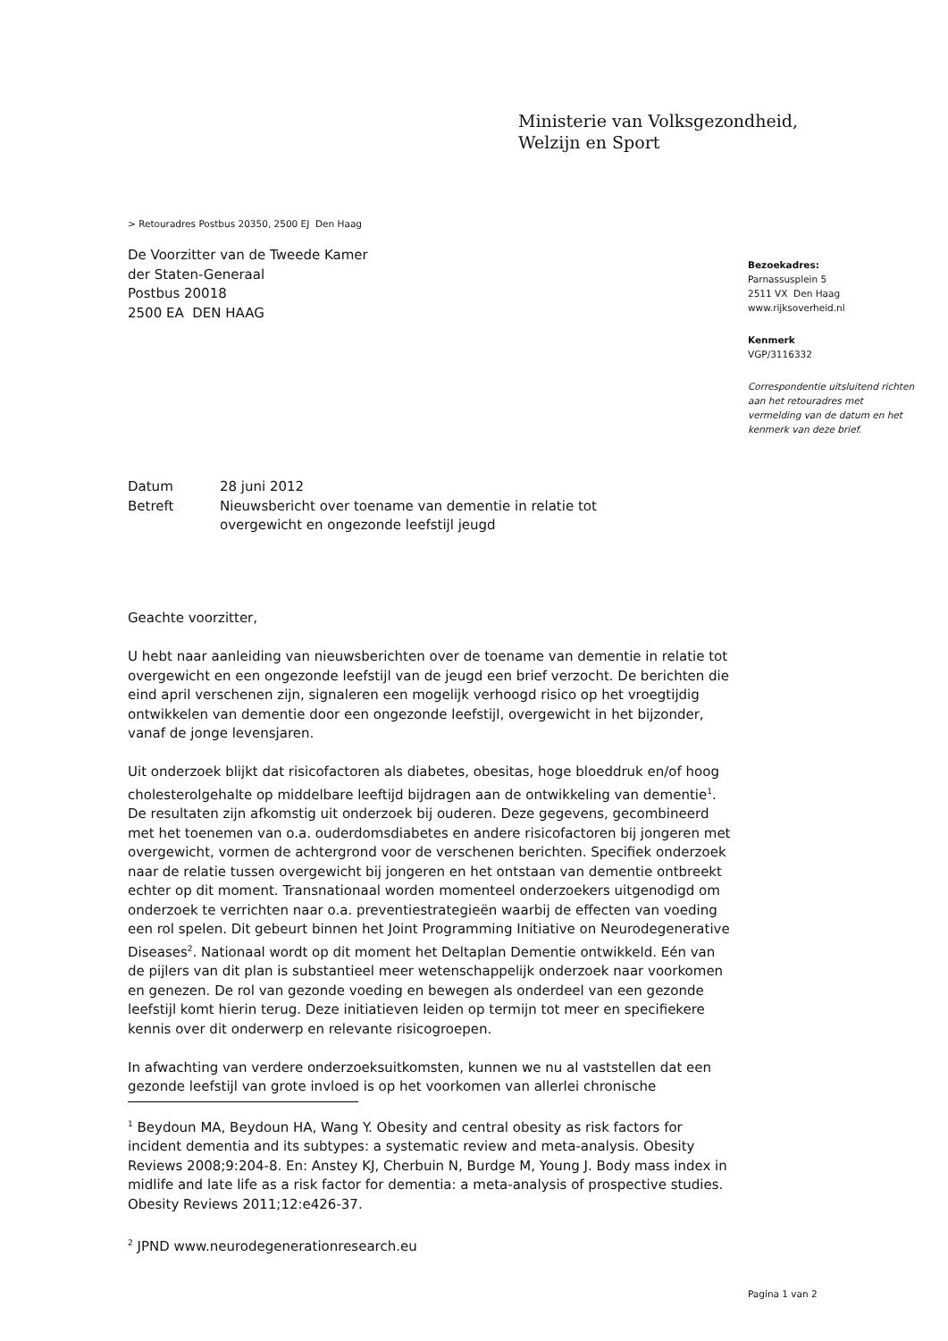Ministerie van Volksgezondheid,
Welzijn en Sport
> Retouradres Postbus 20350, 2500 EJ Den Haag
De Voorzitter van de Tweede Kamer
der Staten-Generaal
Postbus 20018
2500 EA DEN HAAG
Bezoekadres:
Parnassusplein 5
2511 VX Den Haag
www.rijksoverheid.nl
Kenmerk
VGP/3116332
Correspondentie uitsluitend richten aan het retouradres met vermelding van de datum en het kenmerk van deze brief.
| Datum | 28 juni 2012 |
| Betreft | Nieuwsbericht over toename van dementie in relatie tot overgewicht en ongezonde leefstijl jeugd |
Geachte voorzitter,
U hebt naar aanleiding van nieuwsberichten over de toename van dementie in relatie tot overgewicht en een ongezonde leefstijl van de jeugd een brief verzocht. De berichten die eind april verschenen zijn, signaleren een mogelijk verhoogd risico op het vroegtijdig ontwikkelen van dementie door een ongezonde leefstijl, overgewicht in het bijzonder, vanaf de jonge levensjaren.
Uit onderzoek blijkt dat risicofactoren als diabetes, obesitas, hoge bloeddruk en/of hoog cholesterolgehalte op middelbare leeftijd bijdragen aan de ontwikkeling van dementie<sup>1</sup>. De resultaten zijn afkomstig uit onderzoek bij ouderen. Deze gegevens, gecombineerd met het toenemen van o.a. ouderdomsdiabetes en andere risicofactoren bij jongeren met overgewicht, vormen de achtergrond voor de verschenen berichten. Specifiek onderzoek naar de relatie tussen overgewicht bij jongeren en het ontstaan van dementie ontbreekt echter op dit moment. Transnationaal worden momenteel onderzoekers uitgenodigd om onderzoek te verrichten naar o.a. preventiestrategieën waarbij de effecten van voeding een rol spelen. Dit gebeurt binnen het Joint Programming Initiative on Neurodegenerative Diseases<sup>2</sup>. Nationaal wordt op dit moment het Deltaplan Dementie ontwikkeld. Eén van de pijlers van dit plan is substantieel meer wetenschappelijk onderzoek naar voorkomen en genezen. De rol van gezonde voeding en bewegen als onderdeel van een gezonde leefstijl komt hierin terug. Deze initiatieven leiden op termijn tot meer en specifiekere kennis over dit onderwerp en relevante risicogroepen.
In afwachting van verdere onderzoeksuitkomsten, kunnen we nu al vaststellen dat een gezonde leefstijl van grote invloed is op het voorkomen van allerlei chronische
<sup>1</sup> Beydoun MA, Beydoun HA, Wang Y. Obesity and central obesity as risk factors for incident dementia and its subtypes: a systematic review and meta-analysis. Obesity Reviews 2008;9:204-8. En: Anstey KJ, Cherbuin N, Burdge M, Young J. Body mass index in midlife and late life as a risk factor for dementia: a meta-analysis of prospective studies. Obesity Reviews 2011;12:e426-37.
<sup>2</sup> JPND www.neurodegenerationresearch.eu
Pagina 1 van 2